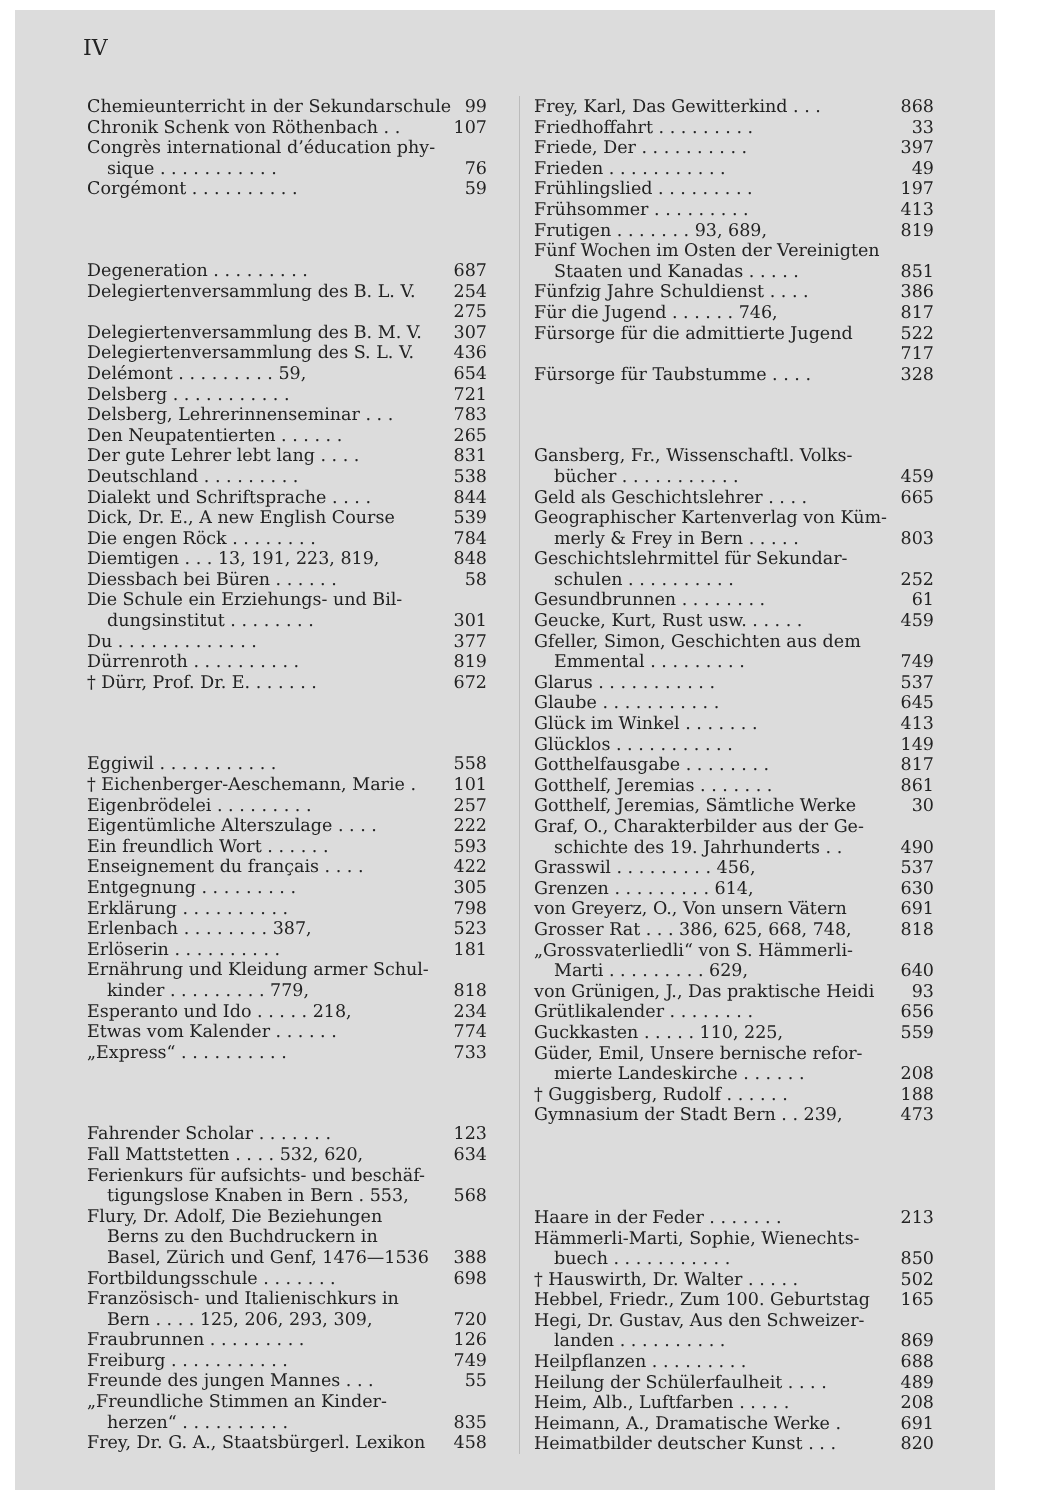IV
Chemieunterricht in der Sekundarschule 99
Chronik Schenk von Röthenbach . . 107
Congrès international d’éducation phy-
sique . . . . . . . . . . . 76
Corgémont . . . . . . . . . . 59
Degeneration . . . . . . . . . 687
Delegiertenversammlung des B. L. V. 254
275
Delegiertenversammlung des B. M. V. 307
Delegiertenversammlung des S. L. V. 436
Delémont . . . . . . . . . 59, 654
Delsberg . . . . . . . . . . . 721
Delsberg, Lehrerinnenseminar . . . 783
Den Neupatentierten . . . . . . 265
Der gute Lehrer lebt lang . . . . 831
Deutschland . . . . . . . . . 538
Dialekt und Schriftsprache . . . . 844
Dick, Dr. E., A new English Course 539
Die engen Röck . . . . . . . . 784
Diemtigen . . . 13, 191, 223, 819, 848
Diessbach bei Büren . . . . . . 58
Die Schule ein Erziehungs- und Bil-
dungsinstitut . . . . . . . . 301
Du . . . . . . . . . . . . . 377
Dürrenroth . . . . . . . . . . 819
† Dürr, Prof. Dr. E. . . . . . . 672
Eggiwil . . . . . . . . . . . 558
† Eichenberger-Aeschemann, Marie . 101
Eigenbrödelei . . . . . . . . . 257
Eigentümliche Alterszulage . . . . 222
Ein freundlich Wort . . . . . . 593
Enseignement du français . . . . 422
Entgegnung . . . . . . . . . 305
Erklärung . . . . . . . . . . 798
Erlenbach . . . . . . . . 387, 523
Erlöserin . . . . . . . . . . 181
Ernährung und Kleidung armer Schul-
kinder . . . . . . . . . 779, 818
Esperanto und Ido . . . . . 218, 234
Etwas vom Kalender . . . . . . 774
„Express“ . . . . . . . . . . 733
Fahrender Scholar . . . . . . . 123
Fall Mattstetten . . . . 532, 620, 634
Ferienkurs für aufsichts- und beschäf-
tigungslose Knaben in Bern . 553, 568
Flury, Dr. Adolf, Die Beziehungen
Berns zu den Buchdruckern in
Basel, Zürich und Genf, 1476—1536 388
Fortbildungsschule . . . . . . . 698
Französisch- und Italienischkurs in
Bern . . . . 125, 206, 293, 309, 720
Fraubrunnen . . . . . . . . . 126
Freiburg . . . . . . . . . . . 749
Freunde des jungen Mannes . . . 55
„Freundliche Stimmen an Kinder-
herzen“ . . . . . . . . . . 835
Frey, Dr. G. A., Staatsbürgerl. Lexikon 458
Frey, Karl, Das Gewitterkind . . . 868
Friedhoffahrt . . . . . . . . . 33
Friede, Der . . . . . . . . . . 397
Frieden . . . . . . . . . . . 49
Frühlingslied . . . . . . . . . 197
Frühsommer . . . . . . . . . 413
Frutigen . . . . . . . 93, 689, 819
Fünf Wochen im Osten der Vereinigten
Staaten und Kanadas . . . . . 851
Fünfzig Jahre Schuldienst . . . . 386
Für die Jugend . . . . . . 746, 817
Fürsorge für die admittierte Jugend 522
717
Fürsorge für Taubstumme . . . . 328
Gansberg, Fr., Wissenschaftl. Volks-
bücher . . . . . . . . . . . 459
Geld als Geschichtslehrer . . . . 665
Geographischer Kartenverlag von Küm-
merly & Frey in Bern . . . . . 803
Geschichtslehrmittel für Sekundar-
schulen . . . . . . . . . . 252
Gesundbrunnen . . . . . . . . 61
Geucke, Kurt, Rust usw. . . . . . 459
Gfeller, Simon, Geschichten aus dem
Emmental . . . . . . . . . 749
Glarus . . . . . . . . . . . 537
Glaube . . . . . . . . . . . 645
Glück im Winkel . . . . . . . 413
Glücklos . . . . . . . . . . . 149
Gotthelfausgabe . . . . . . . . 817
Gotthelf, Jeremias . . . . . . . 861
Gotthelf, Jeremias, Sämtliche Werke 30
Graf, O., Charakterbilder aus der Ge-
schichte des 19. Jahrhunderts . . 490
Grasswil . . . . . . . . . 456, 537
Grenzen . . . . . . . . . 614, 630
von Greyerz, O., Von unsern Vätern 691
Grosser Rat . . . 386, 625, 668, 748, 818
„Grossvaterliedli“ von S. Hämmerli-
Marti . . . . . . . . . 629, 640
von Grünigen, J., Das praktische Heidi 93
Grütlikalender . . . . . . . . 656
Guckkasten . . . . . 110, 225, 559
Güder, Emil, Unsere bernische refor-
mierte Landeskirche . . . . . . 208
† Guggisberg, Rudolf . . . . . . 188
Gymnasium der Stadt Bern . . 239, 473
Haare in der Feder . . . . . . . 213
Hämmerli-Marti, Sophie, Wienechts-
buech . . . . . . . . . . . 850
† Hauswirth, Dr. Walter . . . . . 502
Hebbel, Friedr., Zum 100. Geburtstag 165
Hegi, Dr. Gustav, Aus den Schweizer-
landen . . . . . . . . . . 869
Heilpflanzen . . . . . . . . . 688
Heilung der Schülerfaulheit . . . . 489
Heim, Alb., Luftfarben . . . . . 208
Heimann, A., Dramatische Werke . 691
Heimatbilder deutscher Kunst . . . 820